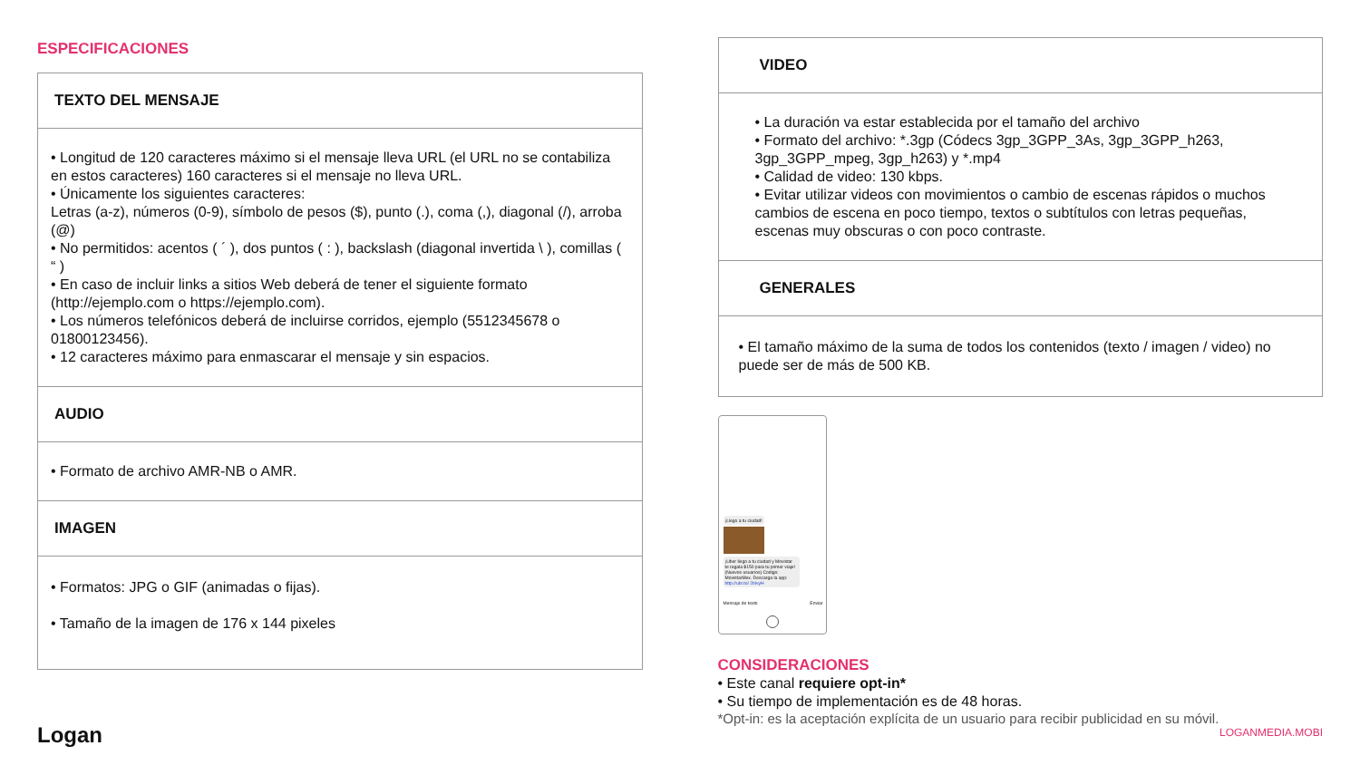ESPECIFICACIONES
| TEXTO DEL MENSAJE |
| --- |
| • Longitud de 120 caracteres máximo si el mensaje lleva URL (el URL no se contabiliza en estos caracteres) 160 caracteres si el mensaje no lleva URL. • Únicamente los siguientes caracteres: Letras (a-z), números (0-9), símbolo de pesos ($), punto (.), coma (,), diagonal (/), arroba (@) • No permitidos: acentos ( ´ ), dos puntos ( : ), backslash (diagonal invertida \ ), comillas ( “ ) • En caso de incluir links a sitios Web deberá de tener el siguiente formato (http://ejemplo.com o https://ejemplo.com). • Los números telefónicos deberá de incluirse corridos, ejemplo (5512345678 o 01800123456). • 12 caracteres máximo para enmascarar el mensaje y sin espacios. |
| AUDIO |
| • Formato de archivo AMR-NB o AMR. |
| IMAGEN |
| • Formatos: JPG o GIF (animadas o fijas). • Tamaño de la imagen de 176 x 144 pixeles |
Logan
| VIDEO |
| --- |
| • La duración va estar establecida por el tamaño del archivo • Formato del archivo: *.3gp (Códecs 3gp_3GPP_3As, 3gp_3GPP_h263, 3gp_3GPP_mpeg, 3gp_h263) y *.mp4 • Calidad de video: 130 kbps. • Evitar utilizar videos con movimientos o cambio de escenas rápidos o muchos cambios de escena en poco tiempo, textos o subtítulos con letras pequeñas, escenas muy obscuras o con poco contraste. |
| GENERALES |
| • El tamaño máximo de la suma de todos los contenidos (texto / imagen / video) no puede ser de más de 500 KB. |
¡Llego a tu ciudad!
¡Uber llego a tu ciudad y Movistar te regala $150 para tu primer viaje! (Nuevos usuarios) Codigo: MovistarMex. Descarga la app: http://ubr.to/ 2blvyH
Mensaje de texto Enviar
CONSIDERACIONES
• Este canal requiere opt-in*
• Su tiempo de implementación es de 48 horas.
*Opt-in: es la aceptación explícita de un usuario para recibir publicidad en su móvil.
LOGANMEDIA.MOBI